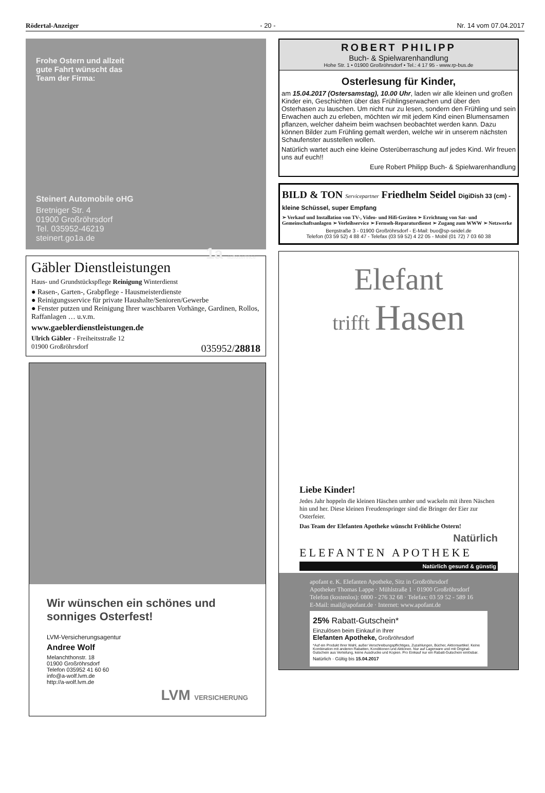Rödertal-Anzeiger - 20 - Nr. 14 vom 07.04.2017
Frohe Ostern und allzeit
gute Fahrt wünscht das
Team der Firma:
Steinert Automobile oHG
Bretniger Str. 4
01900 Großröhrsdorf
Tel. 035952-46219
steinert.go1a.de
1a autoservice
Gäbler Dienstleistungen
Haus- und Grundstückspflege Reinigung Winterdienst
● Rasen-, Garten-, Grabpflege - Hausmeisterdienste
● Reinigungsservice für private Haushalte/Senioren/Gewerbe
● Fenster putzen und Reinigung Ihrer waschbaren Vorhänge, Gardinen, Rollos, Raffanlagen … u.v.m.
www.gaeblerdienstleistungen.de
Ulrich Gäbler - Freiheitsstraße 12
01900 Großröhrsdorf 035952/28818
Wir wünschen ein schönes und sonniges Osterfest!
LVM-Versicherungsagentur
Andree Wolf
Melanchthonstr. 18
01900 Großröhrsdorf
Telefon 035952 41 60 60
info@a-wolf.lvm.de
http://a-wolf.lvm.de
LVM VERSICHERUNG
ROBERT PHILIPP
Buch- & Spielwarenhandlung
Hohe Str. 1 • 01900 Großröhrsdorf • Tel.: 4 17 95 - www.rp-bus.de
Osterlesung für Kinder,
am 15.04.2017 (Ostersamstag), 10.00 Uhr, laden wir alle kleinen und großen Kinder ein, Geschichten über das Frühlingserwachen und über den Osterhasen zu lauschen. Um nicht nur zu lesen, sondern den Frühling und sein Erwachen auch zu erleben, möchten wir mit jedem Kind einen Blumensamen pflanzen, welcher daheim beim wachsen beobachtet werden kann. Dazu können Bilder zum Frühling gemalt werden, welche wir in unserem nächsten Schaufenster ausstellen wollen.
Natürlich wartet auch eine kleine Osterüberraschung auf jedes Kind. Wir freuen uns auf euch!!
Eure Robert Philipp Buch- & Spielwarenhandlung
BILD & TON Servicepartner Friedhelm Seidel DigiDish 33 (cm) - kleine Schüssel, super Empfang
➢ Verkauf und Installation von TV-, Video- und Hifi-Geräten ➢ Errichtung von Sat- und Gemeinschaftsanlagen ➢ Verleihservice ➢ Fernseh-Reparaturdienst ➢ Zugang zum WWW ➢ Netzwerke
Bergstraße 3 - 01900 Großröhrsdorf - E-Mail: buo@sp-seidel.de
Telefon (03 59 52) 4 88 47 - Telefax (03 59 52) 4 22 05 - Mobil (01 72) 7 03 60 38
Elefant
trifft Hasen
Liebe Kinder!
Jedes Jahr hoppeln die kleinen Häschen umher und wackeln mit ihren Näschen hin und her. Diese kleinen Freudenspringer sind die Bringer der Eier zur Osterfeier.
Das Team der Elefanten Apotheke wünscht Fröhliche Ostern!
Natürlich
ELEFANTEN APOTHEKE
Natürlich gesund & günstig
apofant e. K. Elefanten Apotheke, Sitz in Großröhrsdorf
Apotheker Thomas Lappe · Mühlstraße 1 · 01900 Großröhrsdorf
Telefon (kostenlos): 0800 - 276 32 68 · Telefax: 03 59 52 - 589 16
E-Mail: mail@apofant.de · Internet: www.apofant.de
25% Rabatt-Gutschein*
Einzulösen beim Einkauf in Ihrer
Elefanten Apotheke, Großröhrsdorf
*Auf ein Produkt Ihrer Wahl, außer Verschreibungspflichtiges, Zuzahlungen, Bücher, Aktionsartikel. Keine Kombination mit anderen Rabatten, Konditionen und Aktionen. Nur auf Lagerware und mit Original-Gutschein aus Verteilung, keine Ausdrucke und Kopien. Pro Einkauf nur ein Rabatt-Gutschein einlösbar.
Natürlich · Gültig bis 15.04.2017